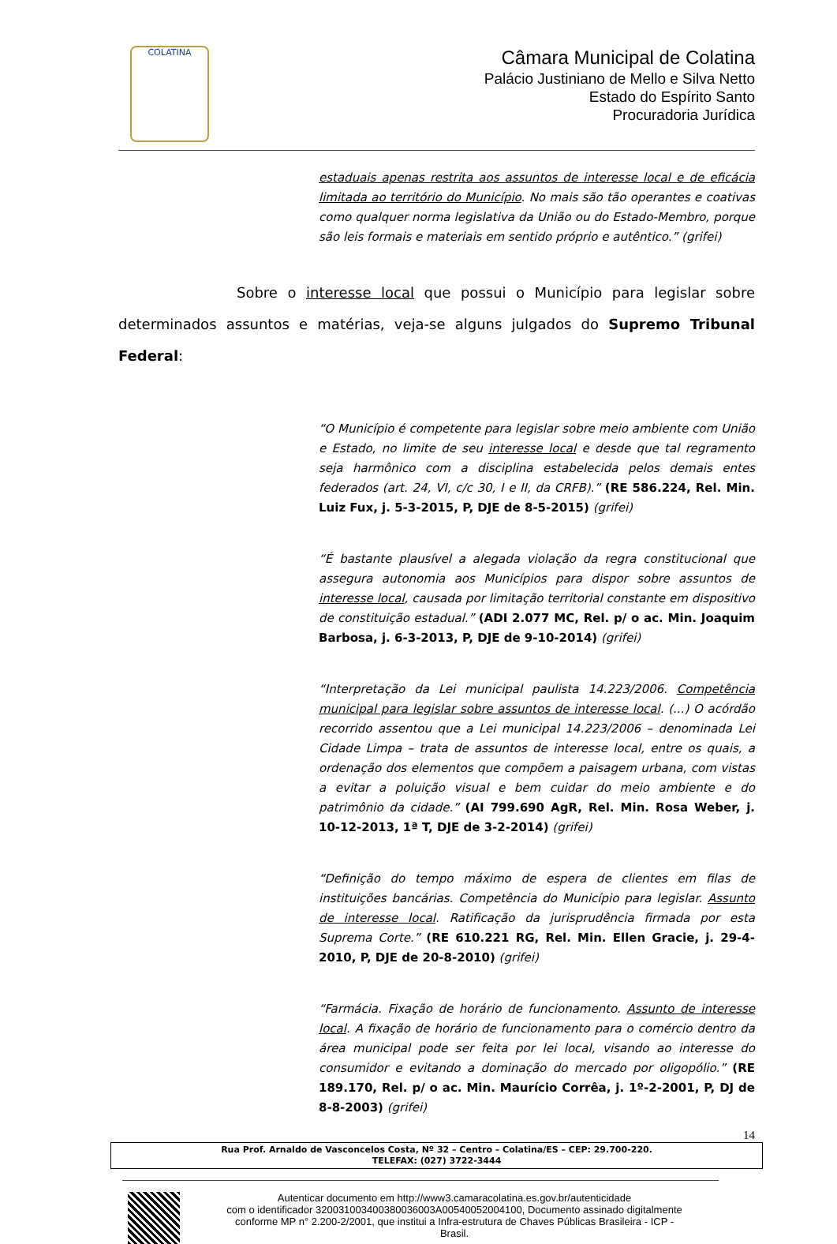COLATINA
Câmara Municipal de Colatina
Palácio Justiniano de Mello e Silva Netto
Estado do Espírito Santo
Procuradoria Jurídica
estaduais apenas restrita aos assuntos de interesse local e de eficácia limitada ao território do Município. No mais são tão operantes e coativas como qualquer norma legislativa da União ou do Estado-Membro, porque são leis formais e materiais em sentido próprio e autêntico.” (grifei)
Sobre o interesse local que possui o Município para legislar sobre determinados assuntos e matérias, veja-se alguns julgados do Supremo Tribunal Federal:
“O Município é competente para legislar sobre meio ambiente com União e Estado, no limite de seu interesse local e desde que tal regramento seja harmônico com a disciplina estabelecida pelos demais entes federados (art. 24, VI, c/c 30, I e II, da CRFB).” (RE 586.224, Rel. Min. Luiz Fux, j. 5-3-2015, P, DJE de 8-5-2015) (grifei)
“É bastante plausível a alegada violação da regra constitucional que assegura autonomia aos Municípios para dispor sobre assuntos de interesse local, causada por limitação territorial constante em dispositivo de constituição estadual.” (ADI 2.077 MC, Rel. p/ o ac. Min. Joaquim Barbosa, j. 6-3-2013, P, DJE de 9-10-2014) (grifei)
“Interpretação da Lei municipal paulista 14.223/2006. Competência municipal para legislar sobre assuntos de interesse local. (...) O acórdão recorrido assentou que a Lei municipal 14.223/2006 – denominada Lei Cidade Limpa – trata de assuntos de interesse local, entre os quais, a ordenação dos elementos que compõem a paisagem urbana, com vistas a evitar a poluição visual e bem cuidar do meio ambiente e do patrimônio da cidade.” (AI 799.690 AgR, Rel. Min. Rosa Weber, j. 10-12-2013, 1ª T, DJE de 3-2-2014) (grifei)
“Definição do tempo máximo de espera de clientes em filas de instituições bancárias. Competência do Município para legislar. Assunto de interesse local. Ratificação da jurisprudência firmada por esta Suprema Corte.” (RE 610.221 RG, Rel. Min. Ellen Gracie, j. 29-4-2010, P, DJE de 20-8-2010) (grifei)
“Farmácia. Fixação de horário de funcionamento. Assunto de interesse local. A fixação de horário de funcionamento para o comércio dentro da área municipal pode ser feita por lei local, visando ao interesse do consumidor e evitando a dominação do mercado por oligopólio.” (RE 189.170, Rel. p/ o ac. Min. Maurício Corrêa, j. 1º-2-2001, P, DJ de 8-8-2003) (grifei)
14
Rua Prof. Arnaldo de Vasconcelos Costa, Nº 32 – Centro – Colatina/ES – CEP: 29.700-220.
TELEFAX: (027) 3722-3444
Autenticar documento em http://www3.camaracolatina.es.gov.br/autenticidade
com o identificador 320031003400380036003A00540052004100, Documento assinado digitalmente
conforme MP n° 2.200-2/2001, que institui a Infra-estrutura de Chaves Públicas Brasileira - ICP -
Brasil.